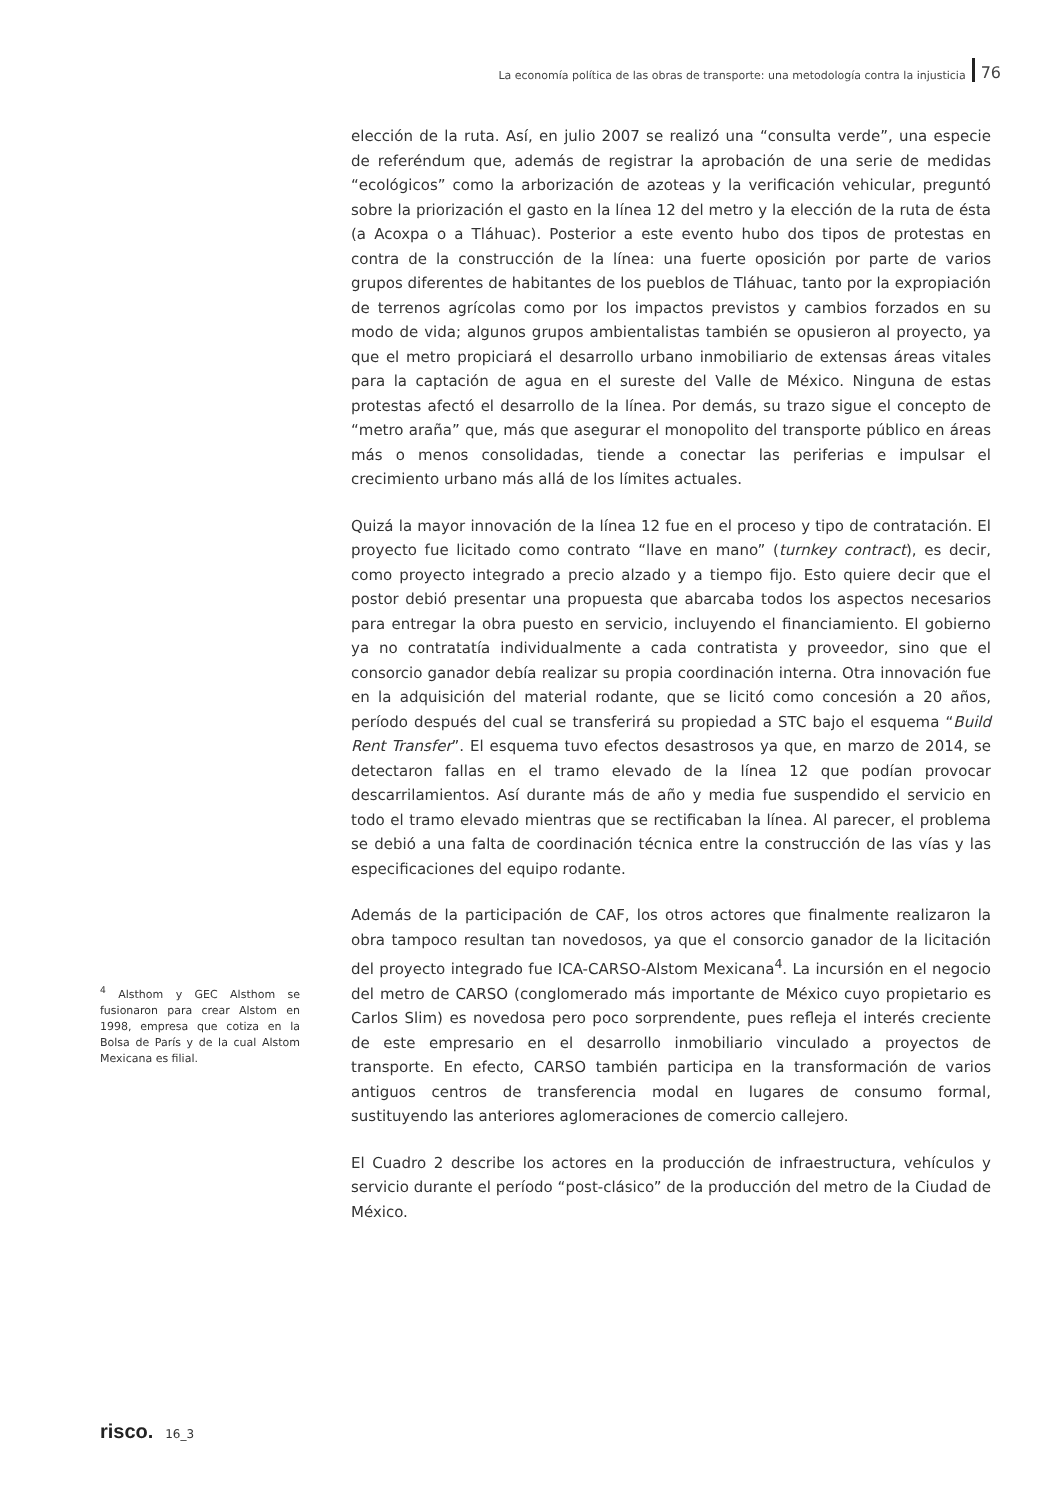La economía política de las obras de transporte: una metodología contra la injusticia 76
elección de la ruta. Así, en julio 2007 se realizó una “consulta verde”, una especie de referéndum que, además de registrar la aprobación de una serie de medidas “ecológicos” como la arborización de azoteas y la verificación vehicular, preguntó sobre la priorización el gasto en la línea 12 del metro y la elección de la ruta de ésta (a Acoxpa o a Tláhuac). Posterior a este evento hubo dos tipos de protestas en contra de la construcción de la línea: una fuerte oposición por parte de varios grupos diferentes de habitantes de los pueblos de Tláhuac, tanto por la expropiación de terrenos agrícolas como por los impactos previstos y cambios forzados en su modo de vida; algunos grupos ambientalistas también se opusieron al proyecto, ya que el metro propiciará el desarrollo urbano inmobiliario de extensas áreas vitales para la captación de agua en el sureste del Valle de México. Ninguna de estas protestas afectó el desarrollo de la línea. Por demás, su trazo sigue el concepto de “metro araña” que, más que asegurar el monopolito del transporte público en áreas más o menos consolidadas, tiende a conectar las periferias e impulsar el crecimiento urbano más allá de los límites actuales.
Quizá la mayor innovación de la línea 12 fue en el proceso y tipo de contratación. El proyecto fue licitado como contrato “llave en mano” (turnkey contract), es decir, como proyecto integrado a precio alzado y a tiempo fijo. Esto quiere decir que el postor debió presentar una propuesta que abarcaba todos los aspectos necesarios para entregar la obra puesto en servicio, incluyendo el financiamiento. El gobierno ya no contratatía individualmente a cada contratista y proveedor, sino que el consorcio ganador debía realizar su propia coordinación interna. Otra innovación fue en la adquisición del material rodante, que se licitó como concesión a 20 años, período después del cual se transferirá su propiedad a STC bajo el esquema “Build Rent Transfer”. El esquema tuvo efectos desastrosos ya que, en marzo de 2014, se detectaron fallas en el tramo elevado de la línea 12 que podían provocar descarrilamientos. Así durante más de año y media fue suspendido el servicio en todo el tramo elevado mientras que se rectificaban la línea. Al parecer, el problema se debió a una falta de coordinación técnica entre la construcción de las vías y las especificaciones del equipo rodante.
Además de la participación de CAF, los otros actores que finalmente realizaron la obra tampoco resultan tan novedosos, ya que el consorcio ganador de la licitación del proyecto integrado fue ICA-CARSO-Alstom Mexicana<sup>4</sup>. La incursión en el negocio del metro de CARSO (conglomerado más importante de México cuyo propietario es Carlos Slim) es novedosa pero poco sorprendente, pues refleja el interés creciente de este empresario en el desarrollo inmobiliario vinculado a proyectos de transporte. En efecto, CARSO también participa en la transformación de varios antiguos centros de transferencia modal en lugares de consumo formal, sustituyendo las anteriores aglomeraciones de comercio callejero.
El Cuadro 2 describe los actores en la producción de infraestructura, vehículos y servicio durante el período “post-clásico” de la producción del metro de la Ciudad de México.
<sup>4</sup> Alsthom y GEC Alsthom se fusionaron para crear Alstom en 1998, empresa que cotiza en la Bolsa de París y de la cual Alstom Mexicana es filial.
risco. 16_3